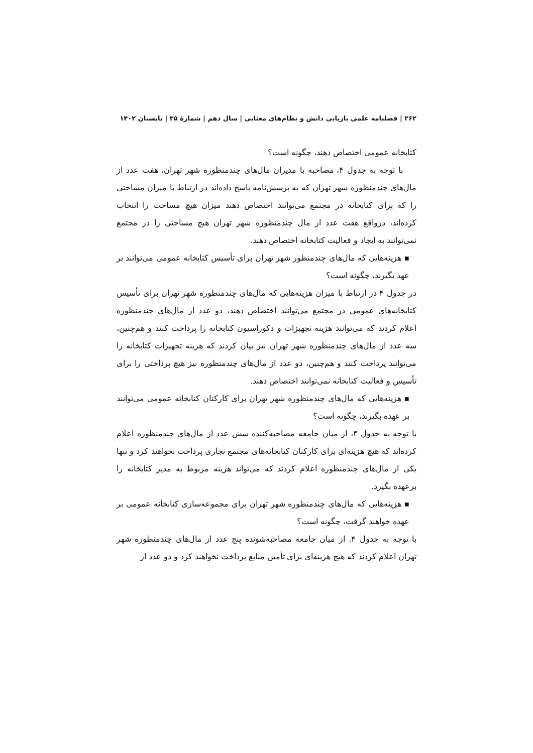۲۶۲ | فصلنامه علمی بازیابی دانش و نظام‌های معنایی | سال دهم | شمارهٔ ۳۵ | تابستان ۱۴۰۲
کتابخانه عمومی اختصاص دهند، چگونه است؟
با توجه به جدول ۴، مصاحبه با مدیران مال‌های چندمنظوره شهر تهران، هفت عدد از مال‌های چندمنظوره شهر تهران که به پرسش‌نامه پاسخ داده‌اند در ارتباط با میزان مساحتی را که برای کتابخانه در مجتمع می‌توانند اختصاص دهند میزان هیچ مساحت را انتخاب کرده‌اند، درواقع هفت عدد از مال چندمنظوره شهر تهران هیچ مساحتی را در مجتمع نمی‌توانند به ایجاد و فعالیت کتابخانه اختصاص دهند.
▪ هزینه‌هایی که مال‌های چندمنظور شهر تهران برای تأسیس کتابخانه عمومی می‌توانند بر عهد بگیرند، چگونه است؟
در جدول ۴ در ارتباط با میزان هزینه‌هایی که مال‌های چندمنظوره شهر تهران برای تأسیس کتابخانه‌های عمومی در مجتمع می‌توانند اختصاص دهند، دو عدد از مال‌های چندمنظوره اعلام کردند که می‌توانند هزینه تجهیزات و دکوراسیون کتابخانه را پرداخت کنند و هم‌چنین، سه عدد از مال‌های چندمنظوره شهر تهران نیز بیان کردند که هزینه تجهیزات کتابخانه را می‌توانند پرداخت کنند و هم‌چنین، دو عدد از مال‌های چندمنظوره نیز هیچ پرداختی را برای تأسیس و فعالیت کتابخانه نمی‌توانند اختصاص دهند.
▪ هزینه‌هایی که مال‌های چندمنظوره شهر تهران برای کارکنان کتابخانه عمومی می‌توانند بر عهده بگیرند، چگونه است؟
با توجه به جدول ۴، از میان جامعه مصاحبه‌کننده شش عدد از مال‌های چندمنظوره اعلام کرده‌اند که هیچ هزینه‌ای برای کارکنان کتابخانه‌های مجتمع تجاری پرداخت نخواهند کرد و تنها یکی از مال‌های چندمنظوره اعلام کردند که می‌تواند هزینه مربوط به مدیر کتابخانه را برعهده بگیرد.
▪ هزینه‌هایی که مال‌های چندمنظوره شهر تهران برای مجموعه‌سازی کتابخانه عمومی بر عهده خواهند گرفت، چگونه است؟
با توجه به جدول ۴. از میان جامعه مصاحبه‌شونده پنج عدد از مال‌های چندمنظوره شهر تهران اعلام کردند که هیچ هزینه‌ای برای تأمین منابع پرداخت نخواهند کرد و دو عدد از